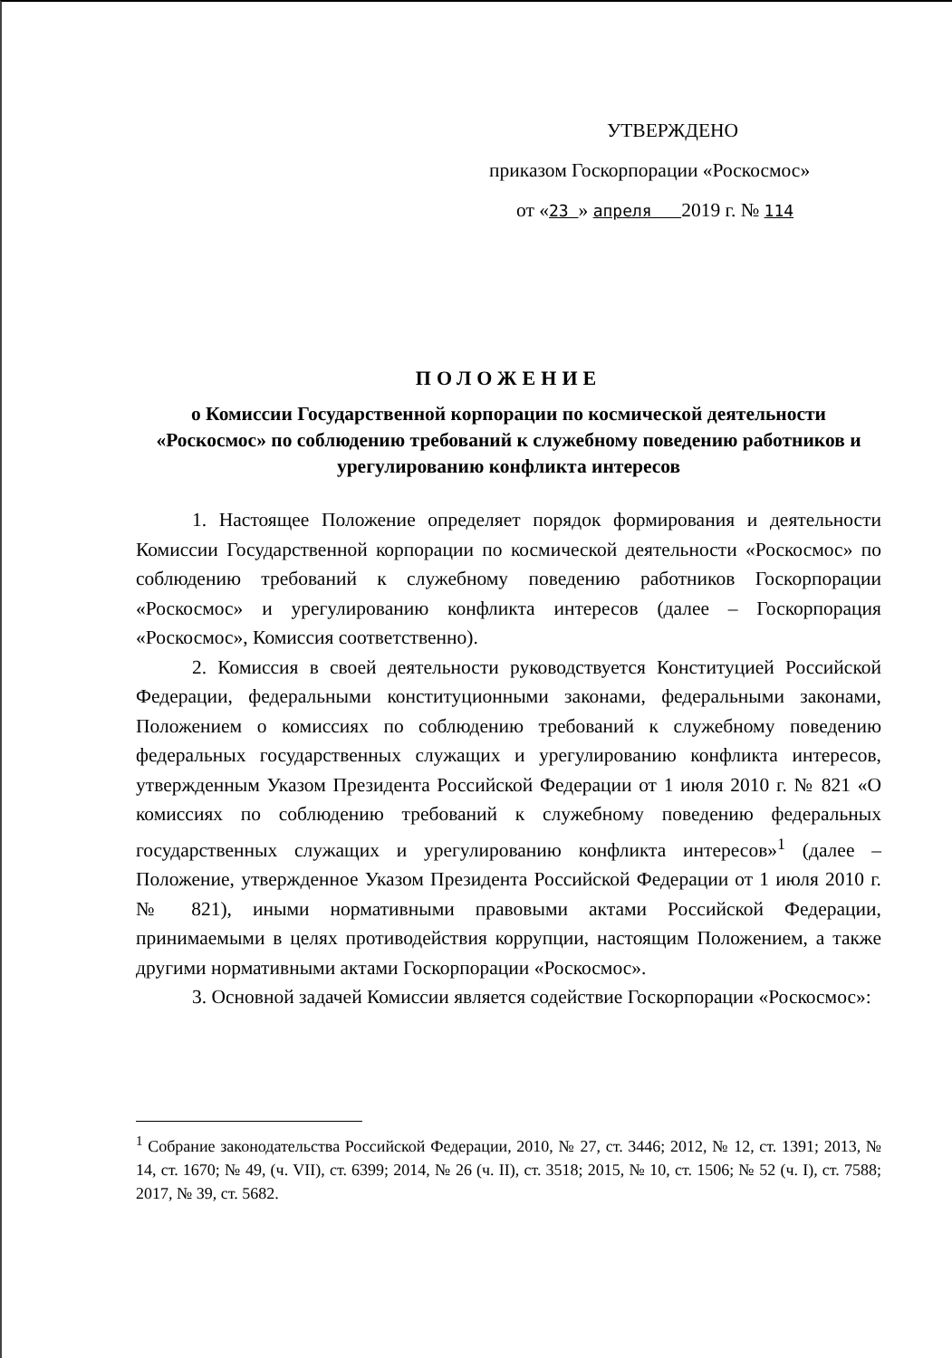УТВЕРЖДЕНО
приказом Госкорпорации «Роскосмос»
от «23 » апреля 2019 г. № 114
ПОЛОЖЕНИЕ
о Комиссии Государственной корпорации по космической деятельности «Роскосмос» по соблюдению требований к служебному поведению работников и урегулированию конфликта интересов
1. Настоящее Положение определяет порядок формирования и деятельности Комиссии Государственной корпорации по космической деятельности «Роскосмос» по соблюдению требований к служебному поведению работников Госкорпорации «Роскосмос» и урегулированию конфликта интересов (далее – Госкорпорация «Роскосмос», Комиссия соответственно).
2. Комиссия в своей деятельности руководствуется Конституцией Российской Федерации, федеральными конституционными законами, федеральными законами, Положением о комиссиях по соблюдению требований к служебному поведению федеральных государственных служащих и урегулированию конфликта интересов, утвержденным Указом Президента Российской Федерации от 1 июля 2010 г. № 821 «О комиссиях по соблюдению требований к служебному поведению федеральных государственных служащих и урегулированию конфликта интересов»<sup>1</sup> (далее – Положение, утвержденное Указом Президента Российской Федерации от 1 июля 2010 г. № 821), иными нормативными правовыми актами Российской Федерации, принимаемыми в целях противодействия коррупции, настоящим Положением, а также другими нормативными актами Госкорпорации «Роскосмос».
3. Основной задачей Комиссии является содействие Госкорпорации «Роскосмос»:
<sup>1</sup> Собрание законодательства Российской Федерации, 2010, № 27, ст. 3446; 2012, № 12, ст. 1391; 2013, № 14, ст. 1670; № 49, (ч. VII), ст. 6399; 2014, № 26 (ч. II), ст. 3518; 2015, № 10, ст. 1506; № 52 (ч. I), ст. 7588; 2017, № 39, ст. 5682.